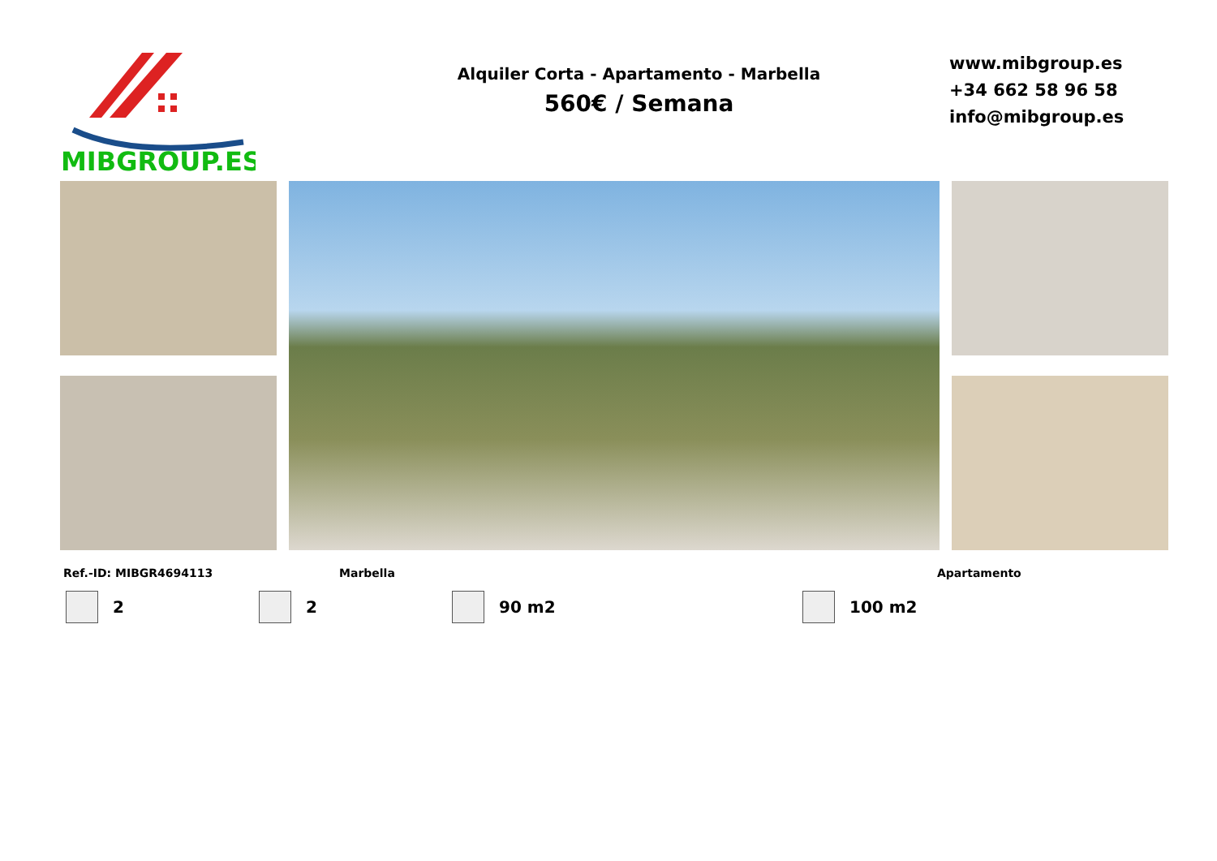MIBGROUP.ES
Alquiler Corta - Apartamento - Marbella
560€ / Semana
www.mibgroup.es
+34 662 58 96 58
info@mibgroup.es
Ref.-ID: MIBGR4694113 Marbella Apartamento
2 2 90 m2 100 m2